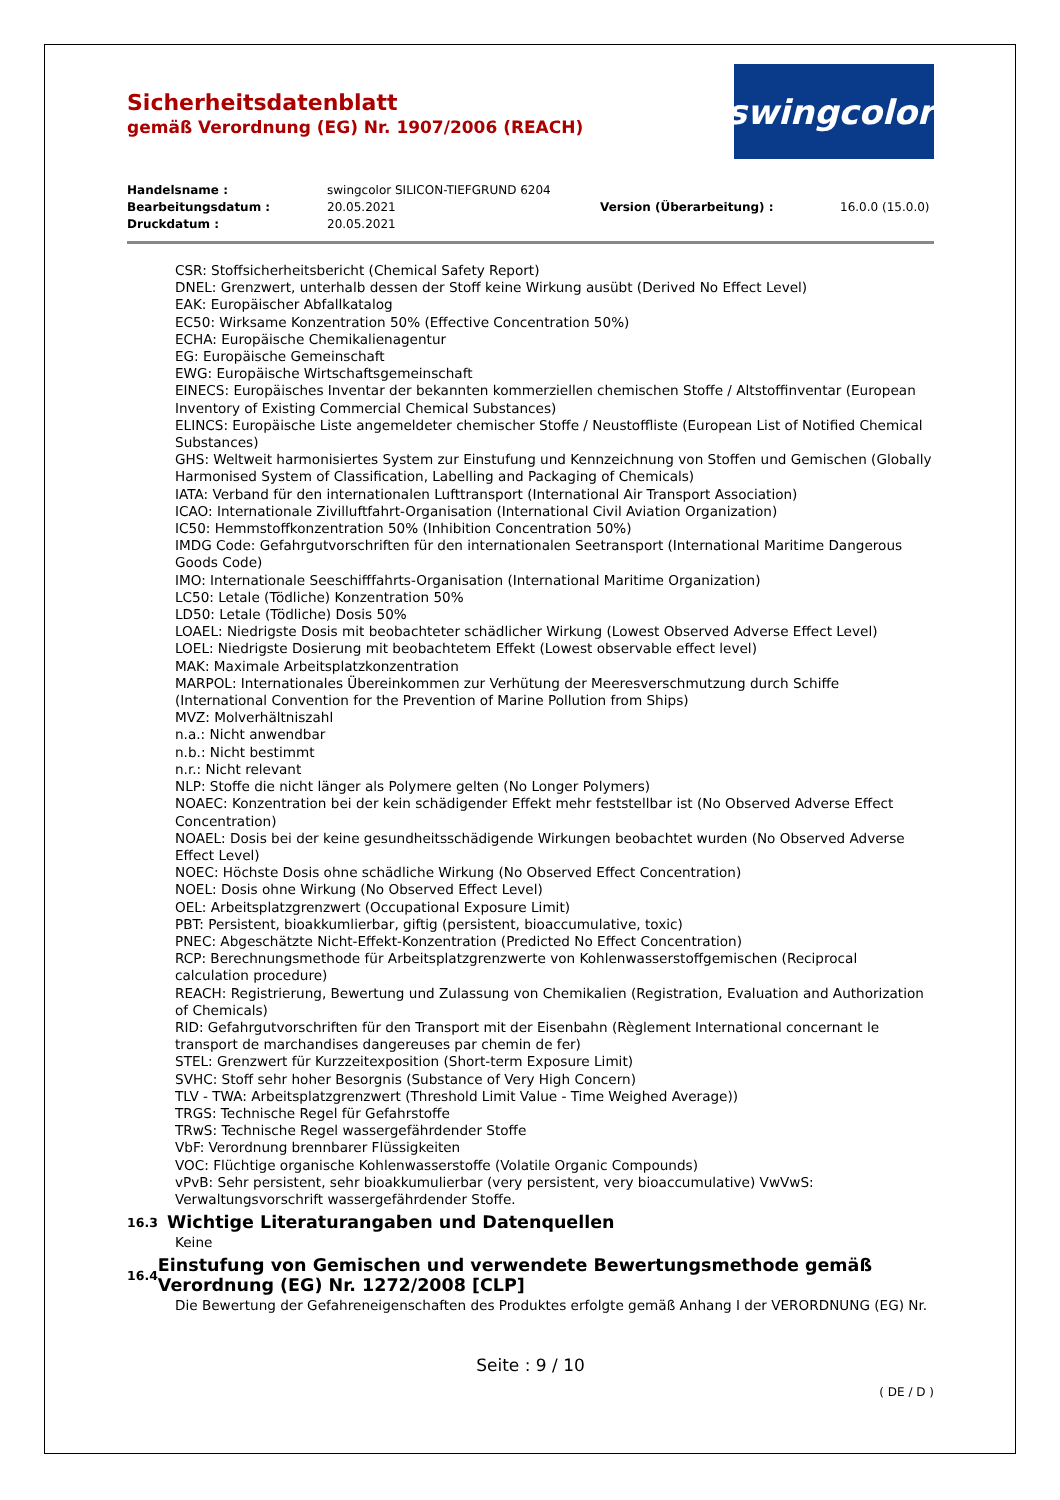Sicherheitsdatenblatt
gemäß Verordnung (EG) Nr. 1907/2006 (REACH)
swingcolor<sup>®</sup>
Handelsname :
swingcolor SILICON-TIEFGRUND 6204
Bearbeitungsdatum :
20.05.2021
Version (Überarbeitung) :
16.0.0 (15.0.0)
Druckdatum :
20.05.2021
CSR: Stoffsicherheitsbericht (Chemical Safety Report)
DNEL: Grenzwert, unterhalb dessen der Stoff keine Wirkung ausübt (Derived No Effect Level)
EAK: Europäischer Abfallkatalog
EC50: Wirksame Konzentration 50% (Effective Concentration 50%)
ECHA: Europäische Chemikalienagentur
EG: Europäische Gemeinschaft
EWG: Europäische Wirtschaftsgemeinschaft
EINECS: Europäisches Inventar der bekannten kommerziellen chemischen Stoffe / Altstoffinventar (European Inventory of Existing Commercial Chemical Substances)
ELINCS: Europäische Liste angemeldeter chemischer Stoffe / Neustoffliste (European List of Notified Chemical Substances)
GHS: Weltweit harmonisiertes System zur Einstufung und Kennzeichnung von Stoffen und Gemischen (Globally Harmonised System of Classification, Labelling and Packaging of Chemicals)
IATA: Verband für den internationalen Lufttransport (International Air Transport Association)
ICAO: Internationale Zivilluftfahrt-Organisation (International Civil Aviation Organization)
IC50: Hemmstoffkonzentration 50% (Inhibition Concentration 50%)
IMDG Code: Gefahrgutvorschriften für den internationalen Seetransport (International Maritime Dangerous Goods Code)
IMO: Internationale Seeschifffahrts-Organisation (International Maritime Organization)
LC50: Letale (Tödliche) Konzentration 50%
LD50: Letale (Tödliche) Dosis 50%
LOAEL: Niedrigste Dosis mit beobachteter schädlicher Wirkung (Lowest Observed Adverse Effect Level)
LOEL: Niedrigste Dosierung mit beobachtetem Effekt (Lowest observable effect level)
MAK: Maximale Arbeitsplatzkonzentration
MARPOL: Internationales Übereinkommen zur Verhütung der Meeresverschmutzung durch Schiffe (International Convention for the Prevention of Marine Pollution from Ships)
MVZ: Molverhältniszahl
n.a.: Nicht anwendbar
n.b.: Nicht bestimmt
n.r.: Nicht relevant
NLP: Stoffe die nicht länger als Polymere gelten (No Longer Polymers)
NOAEC: Konzentration bei der kein schädigender Effekt mehr feststellbar ist (No Observed Adverse Effect Concentration)
NOAEL: Dosis bei der keine gesundheitsschädigende Wirkungen beobachtet wurden (No Observed Adverse Effect Level)
NOEC: Höchste Dosis ohne schädliche Wirkung (No Observed Effect Concentration)
NOEL: Dosis ohne Wirkung (No Observed Effect Level)
OEL: Arbeitsplatzgrenzwert (Occupational Exposure Limit)
PBT: Persistent, bioakkumlierbar, giftig (persistent, bioaccumulative, toxic)
PNEC: Abgeschätzte Nicht-Effekt-Konzentration (Predicted No Effect Concentration)
RCP: Berechnungsmethode für Arbeitsplatzgrenzwerte von Kohlenwasserstoffgemischen (Reciprocal calculation procedure)
REACH: Registrierung, Bewertung und Zulassung von Chemikalien (Registration, Evaluation and Authorization of Chemicals)
RID: Gefahrgutvorschriften für den Transport mit der Eisenbahn (Règlement International concernant le transport de marchandises dangereuses par chemin de fer)
STEL: Grenzwert für Kurzzeitexposition (Short-term Exposure Limit)
SVHC: Stoff sehr hoher Besorgnis (Substance of Very High Concern)
TLV - TWA: Arbeitsplatzgrenzwert (Threshold Limit Value - Time Weighed Average))
TRGS: Technische Regel für Gefahrstoffe
TRwS: Technische Regel wassergefährdender Stoffe
VbF: Verordnung brennbarer Flüssigkeiten
VOC: Flüchtige organische Kohlenwasserstoffe (Volatile Organic Compounds)
vPvB: Sehr persistent, sehr bioakkumulierbar (very persistent, very bioaccumulative) VwVwS: Verwaltungsvorschrift wassergefährdender Stoffe.
16.3
Wichtige Literaturangaben und Datenquellen
Keine
16.4
Einstufung von Gemischen und verwendete Bewertungsmethode gemäß Verordnung (EG) Nr. 1272/2008 [CLP]
Die Bewertung der Gefahreneigenschaften des Produktes erfolgte gemäß Anhang I der VERORDNUNG (EG) Nr.
Seite : 9 / 10
( DE / D )